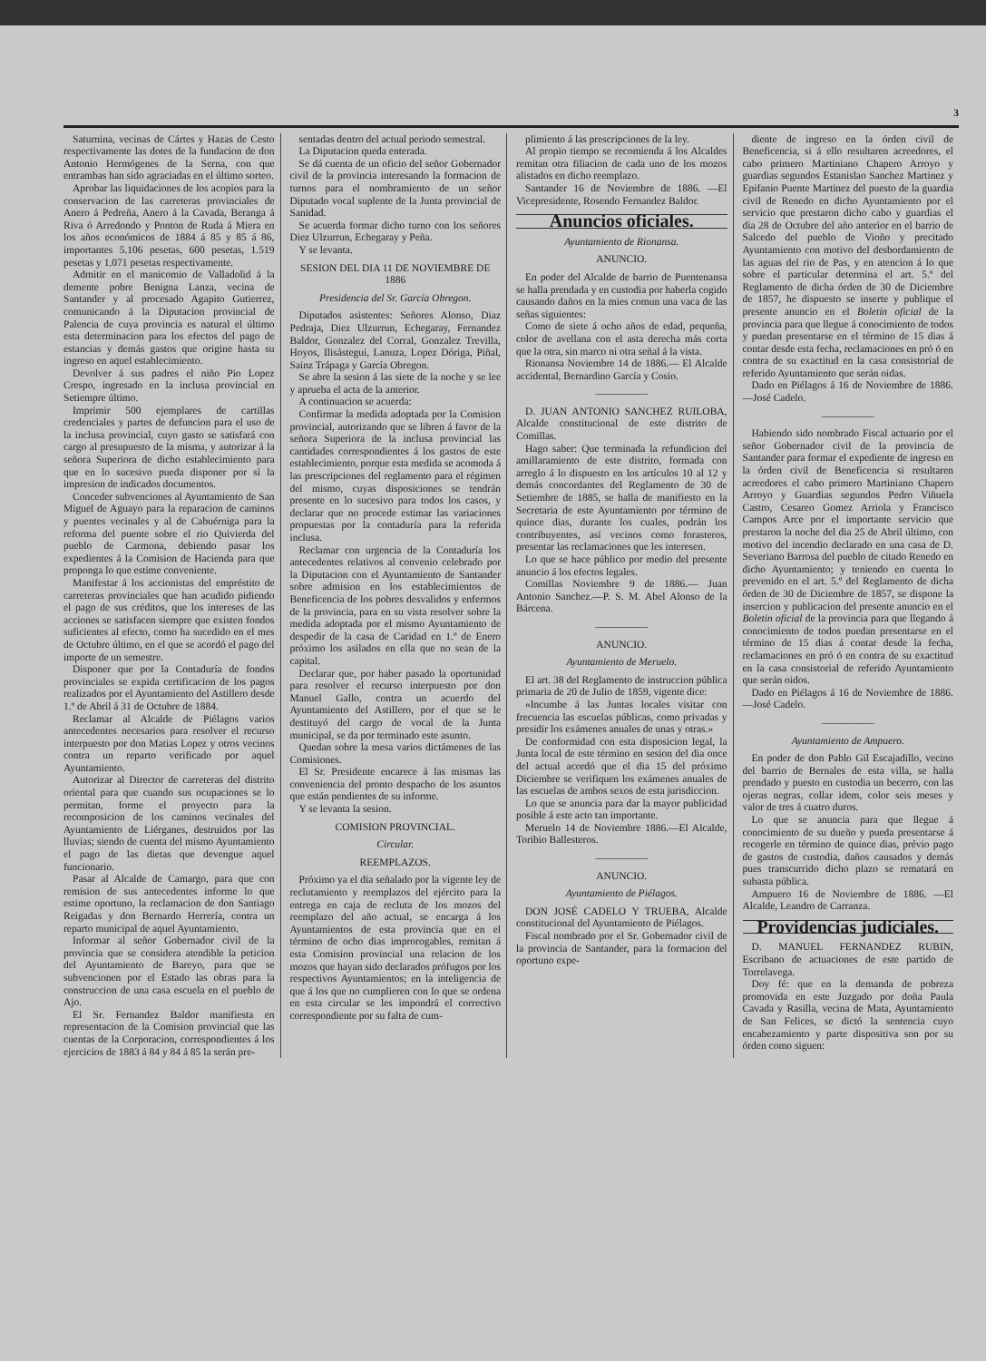3
Saturnina, vecinas de Cártes y Hazas de Cesto respectivamente las dotes de la fundacion de don Antonio Hermógenes de la Serna, con que entrambas han sido agraciadas en el último sorteo.
Aprobar las liquidaciones de los acopios para la conservacion de las carreteras provinciales de Anero á Pedreña, Anero á la Cavada, Beranga á Riva ó Arredondo y Ponton de Ruda á Miera en los años económicos de 1884 á 85 y 85 á 86, importantes 5.106 pesetas, 600 pesetas, 1.519 pesetas y 1.071 pesetas respectivamente.
Admitir en el manicomio de Valladolid á la demente pobre Benigna Lanza, vecina de Santander y al procesado Agapito Gutierrez, comunicando á la Diputacion provincial de Palencia de cuya provincia es natural el último esta determinacion para los efectos del pago de estancias y demás gastos que origine hasta su ingreso en aquel establecimiento.
Devolver á sus padres el niño Pio Lopez Crespo, ingresado en la inclusa provincial en Setiempre último.
Imprimir 500 ejemplares de cartillas credenciales y partes de defuncion para el uso de la inclusa provincial, cuyo gasto se satisfará con cargo al presupuesto de la misma, y autorizar á la señora Superiora de dicho establecimiento para que en lo sucesivo pueda disponer por sí la impresion de indicados documentos.
Conceder subvenciones al Ayuntamiento de San Miguel de Aguayo para la reparacion de caminos y puentes vecinales y al de Cabuérniga para la reforma del puente sobre el rio Quivierda del pueblo de Carmona, debiendo pasar los expedientes á la Comision de Hacienda para que proponga lo que estime conveniente.
Manifestar á los accionistas del empréstito de carreteras provinciales que han acudido pidiendo el pago de sus créditos, que los intereses de las acciones se satisfacen siempre que existen fondos suficientes al efecto, como ha sucedido en el mes de Octubre último, en el que se acordó el pago del importe de un semestre.
Disponer que por la Contaduría de fondos provinciales se expida certificacion de los pagos realizados por el Ayuntamiento del Astillero desde 1.º de Abril á 31 de Octubre de 1884.
Reclamar al Alcalde de Piélagos varios antecedentes necesarios para resolver el recurso interpuesto por don Matias Lopez y otros vecinos contra un reparto verificado por aquel Ayuntamiento.
Autorizar al Director de carreteras del distrito oriental para que cuando sus ocupaciones se lo permitan, forme el proyecto para la recomposicion de los caminos vecinales del Ayuntamiento de Liérganes, destruidos por las lluvias; siendo de cuenta del mismo Ayuntamiento el pago de las dietas que devengue aquel funcionario.
Pasar al Alcalde de Camargo, para que con remision de sus antecedentes informe lo que estime oportuno, la reclamacion de don Santiago Reigadas y don Bernardo Herrería, contra un reparto municipal de aquel Ayuntamiento.
Informar al señor Gobernador civil de la provincia que se considera atendible la peticion del Ayuntamiento de Bareyo, para que se subvencionen por el Estado las obras para la construccion de una casa escuela en el pueblo de Ajo.
El Sr. Fernandez Baldor manifiesta en representacion de la Comision provincial que las cuentas de la Corporacion, correspondientes á los ejercicios de 1883 á 84 y 84 á 85 la serán pre-
sentadas dentro del actual periodo semestral.
La Diputacion queda enterada.
Se dá cuenta de un oficio del señor Gobernador civil de la provincia interesando la formacion de turnos para el nombramiento de un señor Diputado vocal suplente de la Junta provincial de Sanidad.
Se acuerda formar dicho turno con los señores Diez Ulzurrun, Echegaray y Peña.
Y se levanta.
SESION DEL DIA 11 DE NOVIEMBRE DE 1886
Presidencia del Sr. García Obregon.
Diputados asistentes: Señores Alonso, Diaz Pedraja, Diez Ulzurrun, Echegaray, Fernandez Baldor, Gonzalez del Corral, Gonzalez Trevilla, Hoyos, Ilisástegui, Lanuza, Lopez Dóriga, Piñal, Sainz Trápaga y García Obregon.
Se abre la sesion á las siete de la noche y se lee y aprueba el acta de la anterior.
A continuacion se acuerda:
Confirmar la medida adoptada por la Comision provincial, autorizando que se libren á favor de la señora Superiora de la inclusa provincial las cantidades correspondientes á los gastos de este establecimiento, porque esta medida se acomoda á las prescripciones del reglamento para el régimen del mismo, cuyas disposiciones se tendrán presente en lo sucesivo para todos los casos, y declarar que no procede estimar las variaciones propuestas por la contaduría para la referida inclusa.
Reclamar con urgencia de la Contaduría los antecedentes relativos al convenio celebrado por la Diputacion con el Ayuntamiento de Santander sobre admision en los establecimientos de Beneficencia de los pobres desvalidos y enfermos de la provincia, para en su vista resolver sobre la medida adoptada por el mismo Ayuntamiento de despedir de la casa de Caridad en 1.º de Enero próximo los asilados en ella que no sean de la capital.
Declarar que, por haber pasado la oportunidad para resolver el recurso interpuesto por don Manuel Gallo, contra un acuerdo del Ayuntamiento del Astillero, por el que se le destituyó del cargo de vocal de la Junta municipal, se da por terminado este asunto.
Quedan sobre la mesa varios dictámenes de las Comisiones.
El Sr. Presidente encarece á las mismas las conveniencia del pronto despacho de los asuntos que están pendientes de su informe.
Y se levanta la sesion.
COMISION PROVINCIAL.
Circular.
REEMPLAZOS.
Próximo ya el dia señalado por la vigente ley de reclutamiento y reemplazos del ejército para la entrega en caja de recluta de los mozos del reemplazo del año actual, se encarga á los Ayuntamientos de esta provincia que en el término de ocho dias improrogables, remitan á esta Comision provincial una relacion de los mozos que hayan sido declarados prófugos por los respectivos Ayuntamientos; en la inteligencia de que á los que no cumplieren con lo que se ordena en esta circular se les impondrá el correctivo correspondiente por su falta de cum-
plimiento á las prescripciones de la ley.
Al propio tiempo se recomienda á los Alcaldes remitan otra filiacion de cada uno de los mozos alistados en dicho reemplazo.
Santander 16 de Noviembre de 1886. —El Vicepresidente, Rosendo Fernandez Baldor.
Anuncios oficiales.
Ayuntamiento de Rionansa.
ANUNCIO.
En poder del Alcalde de barrio de Puentenansa se halla prendada y en custodia por haberla cogido causando daños en la mies comun una vaca de las señas siguientes:
Como de siete á ocho años de edad, pequeña, color de avellana con el asta derecha más corta que la otra, sin marco ni otra señal á la vista.
Rionansa Noviembre 14 de 1886.— El Alcalde accidental, Bernardino García y Cosio.
—————
D. JUAN ANTONIO SANCHEZ RUILOBA, Alcalde constitucional de este distrito de Comillas.
Hago saber: Que terminada la refundicion del amillaramiento de este distrito, formada con arreglo á lo dispuesto en los artículos 10 al 12 y demás concordantes del Reglamento de 30 de Setiembre de 1885, se halla de manifiesto en la Secretaria de este Ayuntamiento por término de quince dias, durante los cuales, podrán los contribuyentes, así vecinos como forasteros, presentar las reclamaciones que les interesen.
Lo que se hace público por medio del presente anuncio á los efectos legales.
Comillas Noviembre 9 de 1886.— Juan Antonio Sanchez.—P. S. M. Abel Alonso de la Bárcena.
—————
ANUNCIO.
Ayuntamiento de Meruelo.
El art. 38 del Reglamento de instruccion pública primaria de 20 de Julio de 1859, vigente dice:
«Incumbe á las Juntas locales visitar con frecuencia las escuelas públicas, como privadas y presidir los exámenes anuales de unas y otras.»
De conformidad con esta disposicion legal, la Junta local de este término en sesion del dia once del actual acordó que el dia 15 del próximo Diciembre se verifiquen los exámenes anuales de las escuelas de ambos sexos de esta jurisdiccion.
Lo que se anuncia para dar la mayor publicidad posible á este acto tan importante.
Meruelo 14 de Noviembre 1886.—El Alcalde, Toribio Ballesteros.
—————
ANUNCIO.
Ayuntamiento de Piélagos.
DON JOSÉ CADELO Y TRUEBA, Alcalde constitucional del Ayuntamiento de Piélagos.
Fiscal nombrado por el Sr. Gobernador civil de la provincia de Santander, para la formacion del oportuno expe-
diente de ingreso en la órden civil de Beneficencia, si á ello resultaren acreedores, el cabo primero Martiniano Chapero Arroyo y guardias segundos Estanislao Sanchez Martinez y Epifanio Puente Martinez del puesto de la guardia civil de Renedo en dicho Ayuntamiento por el servicio que prestaron dicho cabo y guardias el dia 28 de Octubre del año anterior en el barrio de Salcedo del pueblo de Vioño y precitado Ayuntamiento con motivo del desbordamiento de las aguas del rio de Pas, y en atencion á lo que sobre el particular determina el art. 5.º del Reglamento de dicha órden de 30 de Diciembre de 1857, he dispuesto se inserte y publique el presente anuncio en el Boletin oficial de la provincia para que llegue á conocimiento de todos y puedan presentarse en el término de 15 dias á contar desde esta fecha, reclamaciones en pró ó en contra de su exactitud en la casa consistorial de referido Ayuntamiento que serán oidas.
Dado en Piélagos á 16 de Noviembre de 1886.—José Cadelo.
—————
Habiendo sido nombrado Fiscal actuario por el señor Gobernador civil de la provincia de Santander para formar el expediente de ingreso en la órden civil de Beneficencia si resultaren acreedores el cabo primero Martiniano Chapero Arroyo y Guardias segundos Pedro Viñuela Castro, Cesareo Gomez Arriola y Francisco Campos Arce por el importante servicio que prestaron la noche del dia 25 de Abril último, con motivo del incendio declarado en una casa de D. Severiano Barrosa del pueblo de citado Renedo en dicho Ayuntamiento; y teniendo en cuenta lo prevenido en el art. 5.º del Reglamento de dicha órden de 30 de Diciembre de 1857, se dispone la insercion y publicacion del presente anuncio en el Boletin oficial de la provincia para que llegando á conocimiento de todos puedan presentarse en el término de 15 dias á contar desde la fecha, reclamaciones en pró ó en contra de su exactitud en la casa consistorial de referido Ayuntamiento que serán oidos.
Dado en Piélagos á 16 de Noviembre de 1886.—José Cadelo.
—————
Ayuntamiento de Ampuero.
En poder de don Pablo Gil Escajadillo, vecino del barrio de Bernales de esta villa, se halla prendado y puesto en custodia un becerro, con las ojeras negras, collar idem, color seis meses y valor de tres á cuatro duros.
Lo que se anuncia para que llegue á conocimiento de su dueño y pueda presentarse á recogerle en término de quince dias, prévio pago de gastos de custodia, daños causados y demás pues transcurrido dicho plazo se rematará en subasta pública.
Ampuero 16 de Noviembre de 1886. —El Alcalde, Leandro de Carranza.
Providencias judiciales.
D. MANUEL FERNANDEZ RUBIN, Escribano de actuaciones de este partido de Torrelavega.
Doy fé: que en la demanda de pobreza promovida en este Juzgado por doña Paula Cavada y Rasilla, vecina de Mata, Ayuntamiento de San Felices, se dictó la sentencia cuyo encabezamiento y parte dispositiva son por su órden como siguen: